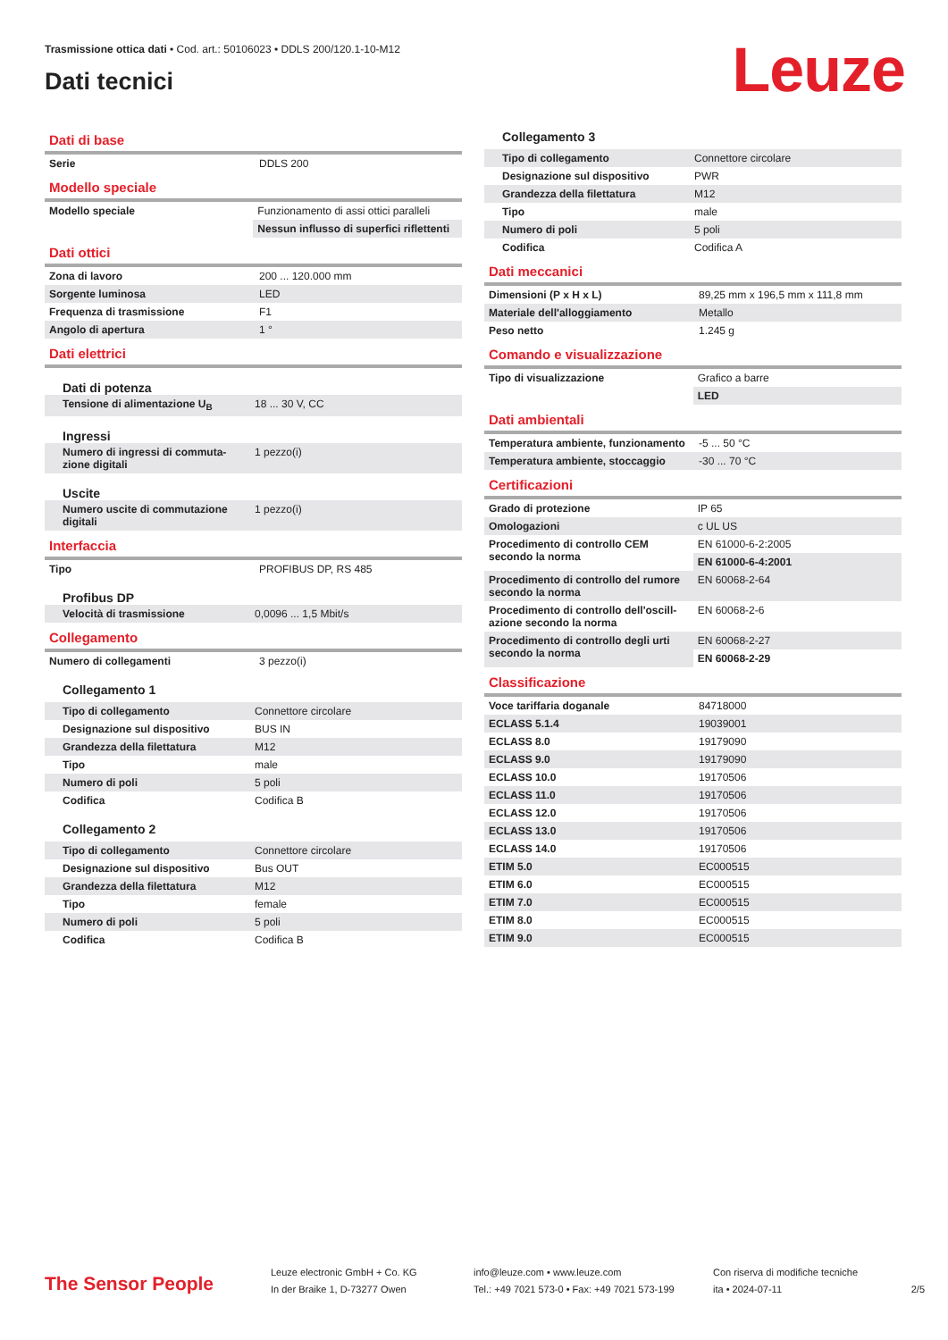Trasmissione ottica dati • Cod. art.: 50106023 • DDLS 200/120.1-10-M12
Dati tecnici Leuze
Dati di base
| Serie | DDLS 200 |
Modello speciale
| Modello speciale | Funzionamento di assi ottici paralleli |
| | Nessun influsso di superfici riflettenti |
Dati ottici
| Zona di lavoro | 200 ... 120.000 mm |
| Sorgente luminosa | LED |
| Frequenza di trasmissione | F1 |
| Angolo di apertura | 1 ° |
Dati elettrici
Dati di potenza
| Tensione di alimentazione U<sub>B</sub> | 18 ... 30 V, CC |
Ingressi
| Numero di ingressi di commuta-zione digitali | 1 pezzo(i) |
Uscite
| Numero uscite di commutazione digitali | 1 pezzo(i) |
Interfaccia
| Tipo | PROFIBUS DP, RS 485 |
Profibus DP
| Velocità di trasmissione | 0,0096 ... 1,5 Mbit/s |
Collegamento
| Numero di collegamenti | 3 pezzo(i) |
Collegamento 1
| Tipo di collegamento | Connettore circolare |
| Designazione sul dispositivo | BUS IN |
| Grandezza della filettatura | M12 |
| Tipo | male |
| Numero di poli | 5 poli |
| Codifica | Codifica B |
Collegamento 2
| Tipo di collegamento | Connettore circolare |
| Designazione sul dispositivo | Bus OUT |
| Grandezza della filettatura | M12 |
| Tipo | female |
| Numero di poli | 5 poli |
| Codifica | Codifica B |
Collegamento 3
| Tipo di collegamento | Connettore circolare |
| Designazione sul dispositivo | PWR |
| Grandezza della filettatura | M12 |
| Tipo | male |
| Numero di poli | 5 poli |
| Codifica | Codifica A |
Dati meccanici
| Dimensioni (P x H x L) | 89,25 mm x 196,5 mm x 111,8 mm |
| Materiale dell'alloggiamento | Metallo |
| Peso netto | 1.245 g |
Comando e visualizzazione
| Tipo di visualizzazione | Grafico a barre |
| | LED |
Dati ambientali
| Temperatura ambiente, funzionamento | -5 ... 50 °C |
| Temperatura ambiente, stoccaggio | -30 ... 70 °C |
Certificazioni
| Grado di protezione | IP 65 |
| Omologazioni | c UL US |
| Procedimento di controllo CEM secondo la norma | EN 61000-6-2:2005 |
| | EN 61000-6-4:2001 |
| Procedimento di controllo del rumore secondo la norma | EN 60068-2-64 |
| Procedimento di controllo dell'oscill-azione secondo la norma | EN 60068-2-6 |
| Procedimento di controllo degli urti secondo la norma | EN 60068-2-27 |
| | EN 60068-2-29 |
Classificazione
| Voce tariffaria doganale | 84718000 |
| ECLASS 5.1.4 | 19039001 |
| ECLASS 8.0 | 19179090 |
| ECLASS 9.0 | 19179090 |
| ECLASS 10.0 | 19170506 |
| ECLASS 11.0 | 19170506 |
| ECLASS 12.0 | 19170506 |
| ECLASS 13.0 | 19170506 |
| ECLASS 14.0 | 19170506 |
| ETIM 5.0 | EC000515 |
| ETIM 6.0 | EC000515 |
| ETIM 7.0 | EC000515 |
| ETIM 8.0 | EC000515 |
| ETIM 9.0 | EC000515 |
The Sensor People
Leuze electronic GmbH + Co. KG
In der Braike 1, D-73277 Owen
info@leuze.com • www.leuze.com
Tel.: +49 7021 573-0 • Fax: +49 7021 573-199
Con riserva di modifiche tecniche
ita • 2024-07-11
2/5